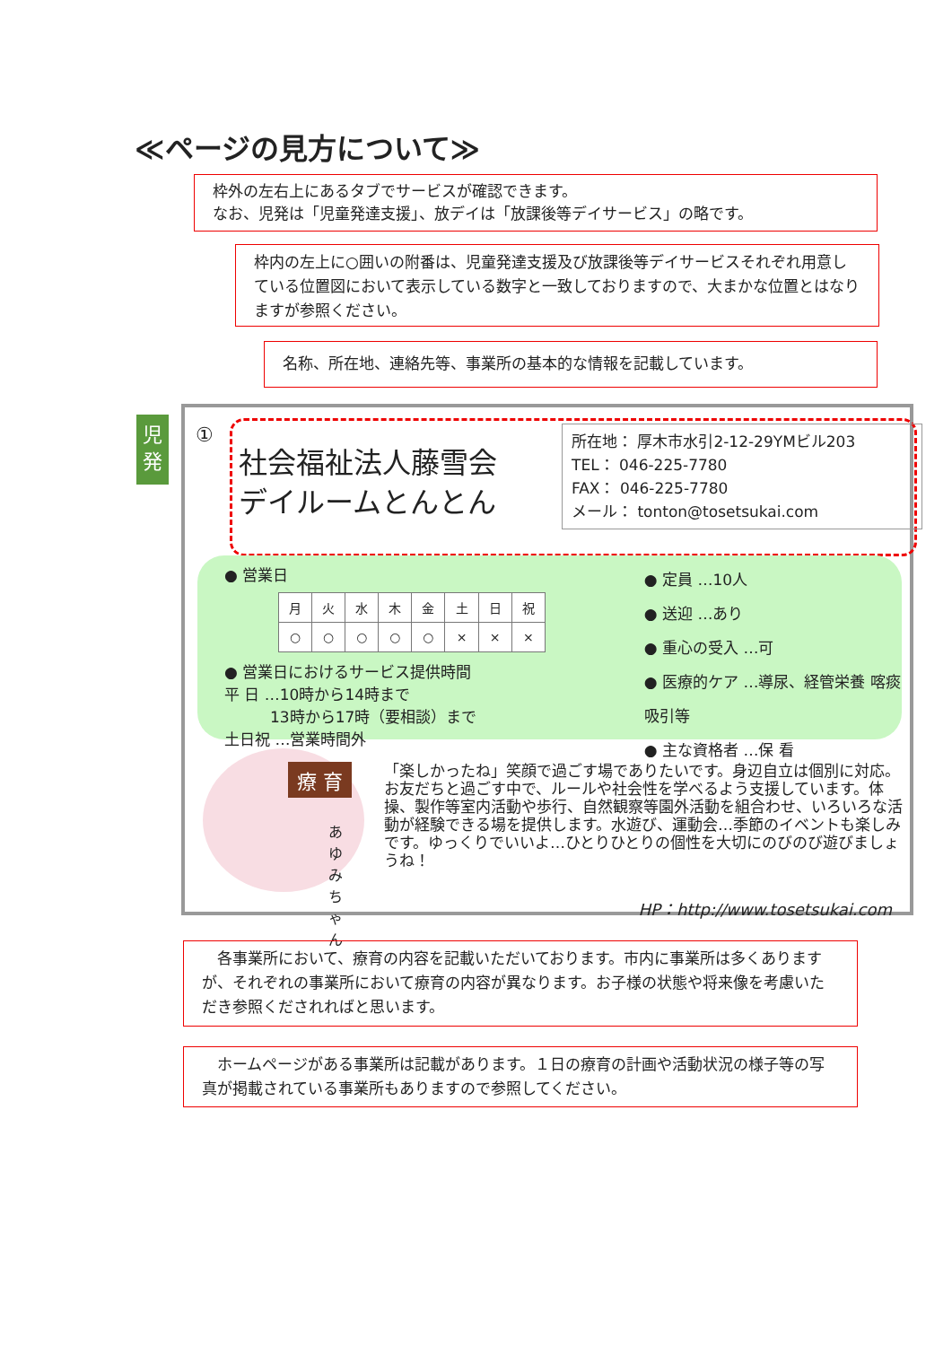≪ページの見方について≫
枠外の左右上にあるタブでサービスが確認できます。
なお、児発は「児童発達支援」、放デイは「放課後等デイサービス」の略です。
枠内の左上に○囲いの附番は、児童発達支援及び放課後等デイサービスそれぞれ用意している位置図において表示している数字と一致しておりますので、大まかな位置とはなりますが参照ください。
名称、所在地、連絡先等、事業所の基本的な情報を記載しています。
児
発
①
社会福祉法人藤雪会
デイルームとんとん
所在地： 厚木市水引2-12-29YMビル203
TEL： 046-225-7780
FAX： 046-225-7780
メール： tonton@tosetsukai.com
● 営業日
| 月 | 火 | 水 | 木 | 金 | 土 | 日 | 祝 |
| --- | --- | --- | --- | --- | --- | --- | --- |
| ○ | ○ | ○ | ○ | ○ | × | × | × |
● 営業日におけるサービス提供時間
平 日 …10時から14時まで
　　　13時から17時（要相談）まで
土日祝 …営業時間外
● 定員 …10人
● 送迎 …あり
● 重心の受入 …可
● 医療的ケア …導尿、経管栄養 喀痰吸引等
● 主な資格者 …保 看
療 育
あゆみちゃん
「楽しかったね」笑顔で過ごす場でありたいです。身辺自立は個別に対応。お友だちと過ごす中で、ルールや社会性を学べるよう支援しています。体操、製作等室内活動や歩行、自然観察等園外活動を組合わせ、いろいろな活動が経験できる場を提供します。水遊び、運動会…季節のイベントも楽しみです。ゆっくりでいいよ…ひとりひとりの個性を大切にのびのび遊びましょうね！
HP：http://www.tosetsukai.com
　各事業所において、療育の内容を記載いただいております。市内に事業所は多くありますが、それぞれの事業所において療育の内容が異なります。お子様の状態や将来像を考慮いただき参照くだされればと思います。
　ホームページがある事業所は記載があります。１日の療育の計画や活動状況の様子等の写真が掲載されている事業所もありますので参照してください。